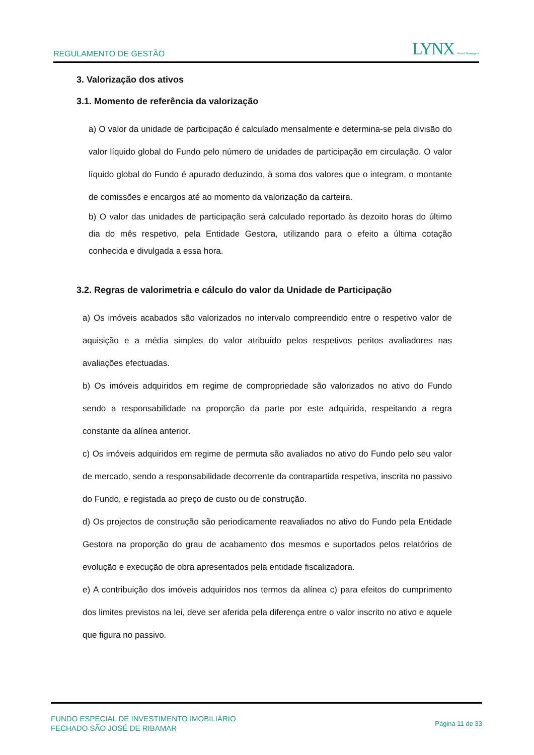REGULAMENTO DE GESTÃO LYNX Asset Managers
3. Valorização dos ativos
3.1. Momento de referência da valorização
a) O valor da unidade de participação é calculado mensalmente e determina-se pela divisão do valor líquido global do Fundo pelo número de unidades de participação em circulação. O valor líquido global do Fundo é apurado deduzindo, à soma dos valores que o integram, o montante de comissões e encargos até ao momento da valorização da carteira.
b) O valor das unidades de participação será calculado reportado às dezoito horas do último dia do mês respetivo, pela Entidade Gestora, utilizando para o efeito a última cotação conhecida e divulgada a essa hora.
3.2. Regras de valorimetria e cálculo do valor da Unidade de Participação
a) Os imóveis acabados são valorizados no intervalo compreendido entre o respetivo valor de aquisição e a média simples do valor atribuído pelos respetivos peritos avaliadores nas avaliações efectuadas.
b) Os imóveis adquiridos em regime de compropriedade são valorizados no ativo do Fundo sendo a responsabilidade na proporção da parte por este adquirida, respeitando a regra constante da alínea anterior.
c) Os imóveis adquiridos em regime de permuta são avaliados no ativo do Fundo pelo seu valor de mercado, sendo a responsabilidade decorrente da contrapartida respetiva, inscrita no passivo do Fundo, e registada ao preço de custo ou de construção.
d) Os projectos de construção são periodicamente reavaliados no ativo do Fundo pela Entidade Gestora na proporção do grau de acabamento dos mesmos e suportados pelos relatórios de evolução e execução de obra apresentados pela entidade fiscalizadora.
e) A contribuição dos imóveis adquiridos nos termos da alínea c) para efeitos do cumprimento dos limites previstos na lei, deve ser aferida pela diferença entre o valor inscrito no ativo e aquele que figura no passivo.
FUNDO ESPECIAL DE INVESTIMENTO IMOBILIÁRIO
FECHADO SÃO JOSÉ DE RIBAMAR
Página 11 de 33